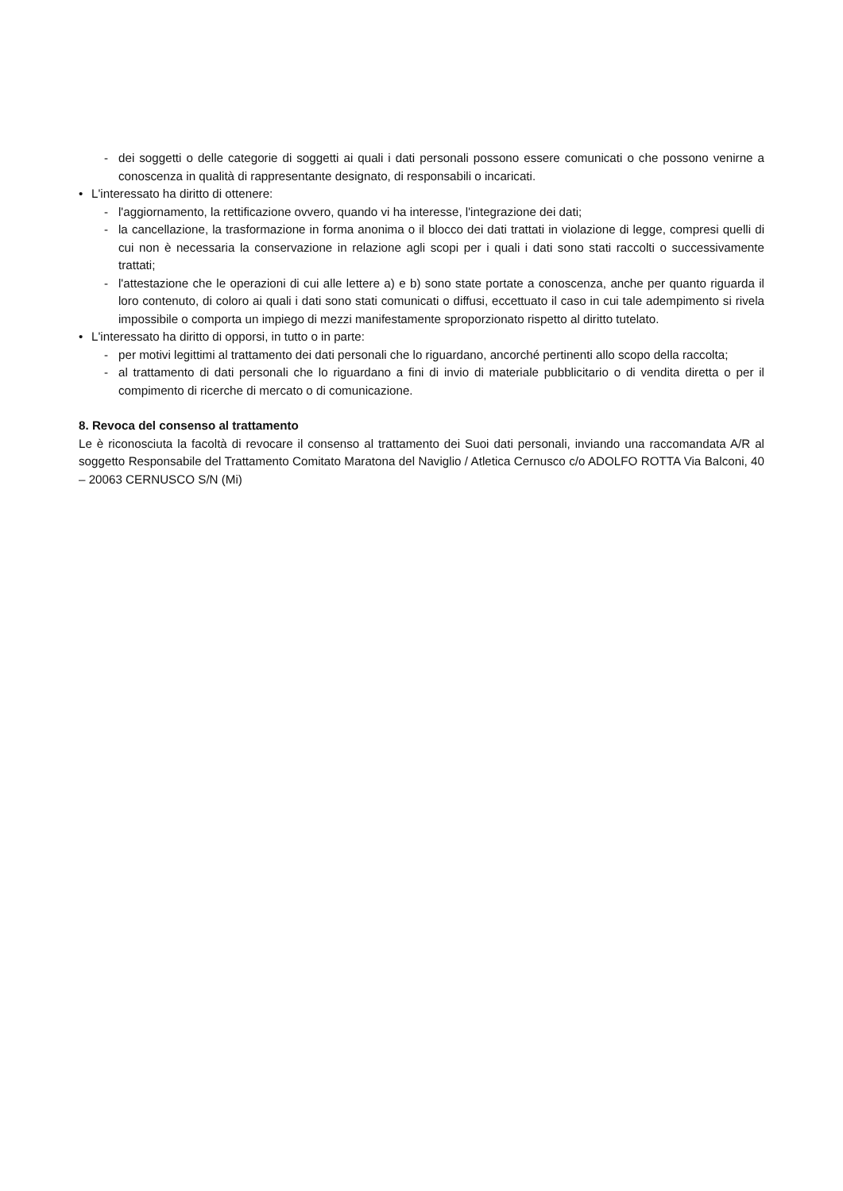- dei soggetti o delle categorie di soggetti ai quali i dati personali possono essere comunicati o che possono venirne a conoscenza in qualità di rappresentante designato, di responsabili o incaricati.
• L'interessato ha diritto di ottenere:
- l'aggiornamento, la rettificazione ovvero, quando vi ha interesse, l'integrazione dei dati;
- la cancellazione, la trasformazione in forma anonima o il blocco dei dati trattati in violazione di legge, compresi quelli di cui non è necessaria la conservazione in relazione agli scopi per i quali i dati sono stati raccolti o successivamente trattati;
- l'attestazione che le operazioni di cui alle lettere a) e b) sono state portate a conoscenza, anche per quanto riguarda il loro contenuto, di coloro ai quali i dati sono stati comunicati o diffusi, eccettuato il caso in cui tale adempimento si rivela impossibile o comporta un impiego di mezzi manifestamente sproporzionato rispetto al diritto tutelato.
• L'interessato ha diritto di opporsi, in tutto o in parte:
- per motivi legittimi al trattamento dei dati personali che lo riguardano, ancorché pertinenti allo scopo della raccolta;
- al trattamento di dati personali che lo riguardano a fini di invio di materiale pubblicitario o di vendita diretta o per il compimento di ricerche di mercato o di comunicazione.
8. Revoca del consenso al trattamento
Le è riconosciuta la facoltà di revocare il consenso al trattamento dei Suoi dati personali, inviando una raccomandata A/R al soggetto Responsabile del Trattamento Comitato Maratona del Naviglio / Atletica Cernusco c/o ADOLFO ROTTA Via Balconi, 40 – 20063 CERNUSCO S/N (Mi)